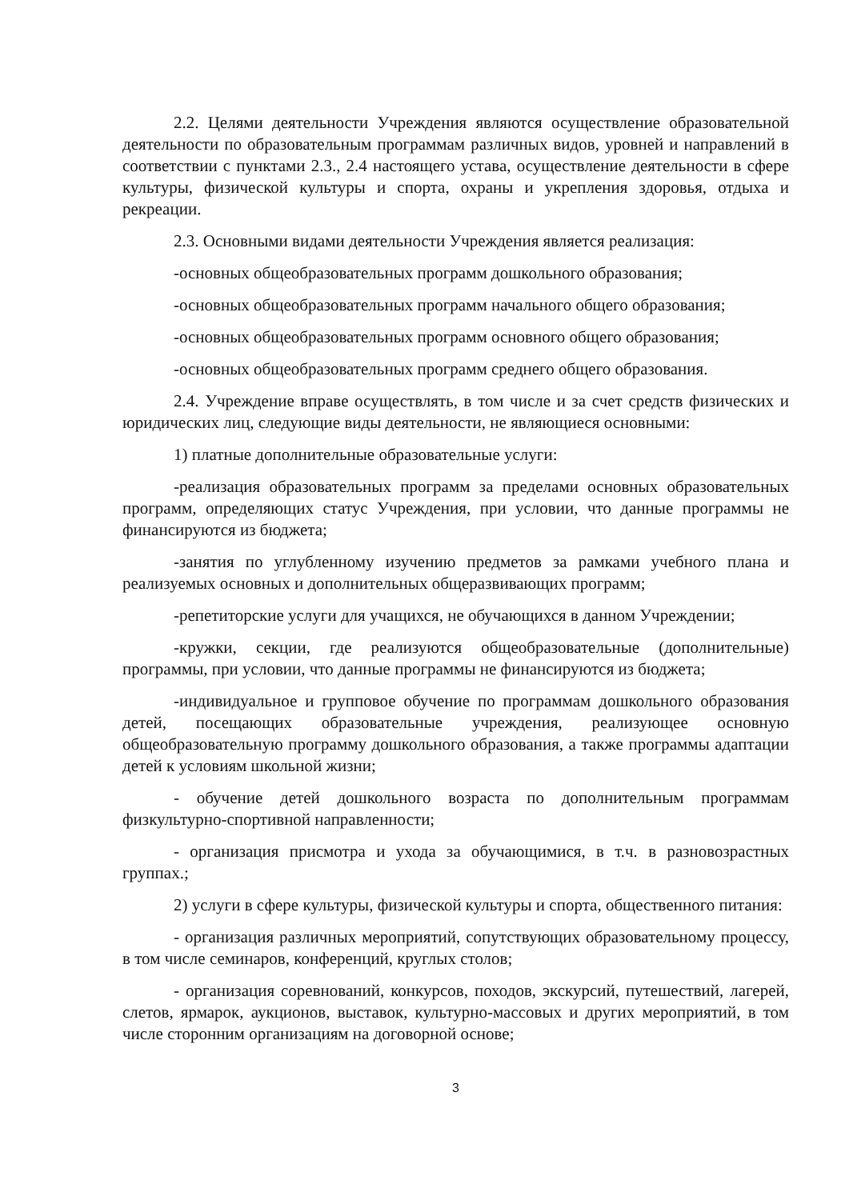2.2. Целями деятельности Учреждения являются осуществление образовательной деятельности по образовательным программам различных видов, уровней и направлений в соответствии с пунктами 2.3., 2.4 настоящего устава, осуществление деятельности в сфере культуры, физической культуры и спорта, охраны и укрепления здоровья, отдыха и рекреации.
2.3. Основными видами деятельности Учреждения является реализация:
-основных общеобразовательных программ дошкольного образования;
-основных общеобразовательных программ начального общего образования;
-основных общеобразовательных программ основного общего образования;
-основных общеобразовательных программ среднего общего образования.
2.4. Учреждение вправе осуществлять, в том числе и за счет средств физических и юридических лиц, следующие виды деятельности, не являющиеся основными:
1) платные дополнительные образовательные услуги:
-реализация образовательных программ за пределами основных образовательных программ, определяющих статус Учреждения, при условии, что данные программы не финансируются из бюджета;
-занятия по углубленному изучению предметов за рамками учебного плана и реализуемых основных и дополнительных общеразвивающих программ;
-репетиторские услуги для учащихся, не обучающихся в данном Учреждении;
-кружки, секции, где реализуются общеобразовательные (дополнительные) программы, при условии, что данные программы не финансируются из бюджета;
-индивидуальное и групповое обучение по программам дошкольного образования детей, посещающих образовательные учреждения, реализующее основную общеобразовательную программу дошкольного образования, а также программы адаптации детей к условиям школьной жизни;
- обучение детей дошкольного возраста по дополнительным программам физкультурно-спортивной направленности;
- организация присмотра и ухода за обучающимися, в т.ч. в разновозрастных группах.;
2) услуги в сфере культуры, физической культуры и спорта, общественного питания:
- организация различных мероприятий, сопутствующих образовательному процессу, в том числе семинаров, конференций, круглых столов;
- организация соревнований, конкурсов, походов, экскурсий, путешествий, лагерей, слетов, ярмарок, аукционов, выставок, культурно-массовых и других мероприятий, в том числе сторонним организациям на договорной основе;
3